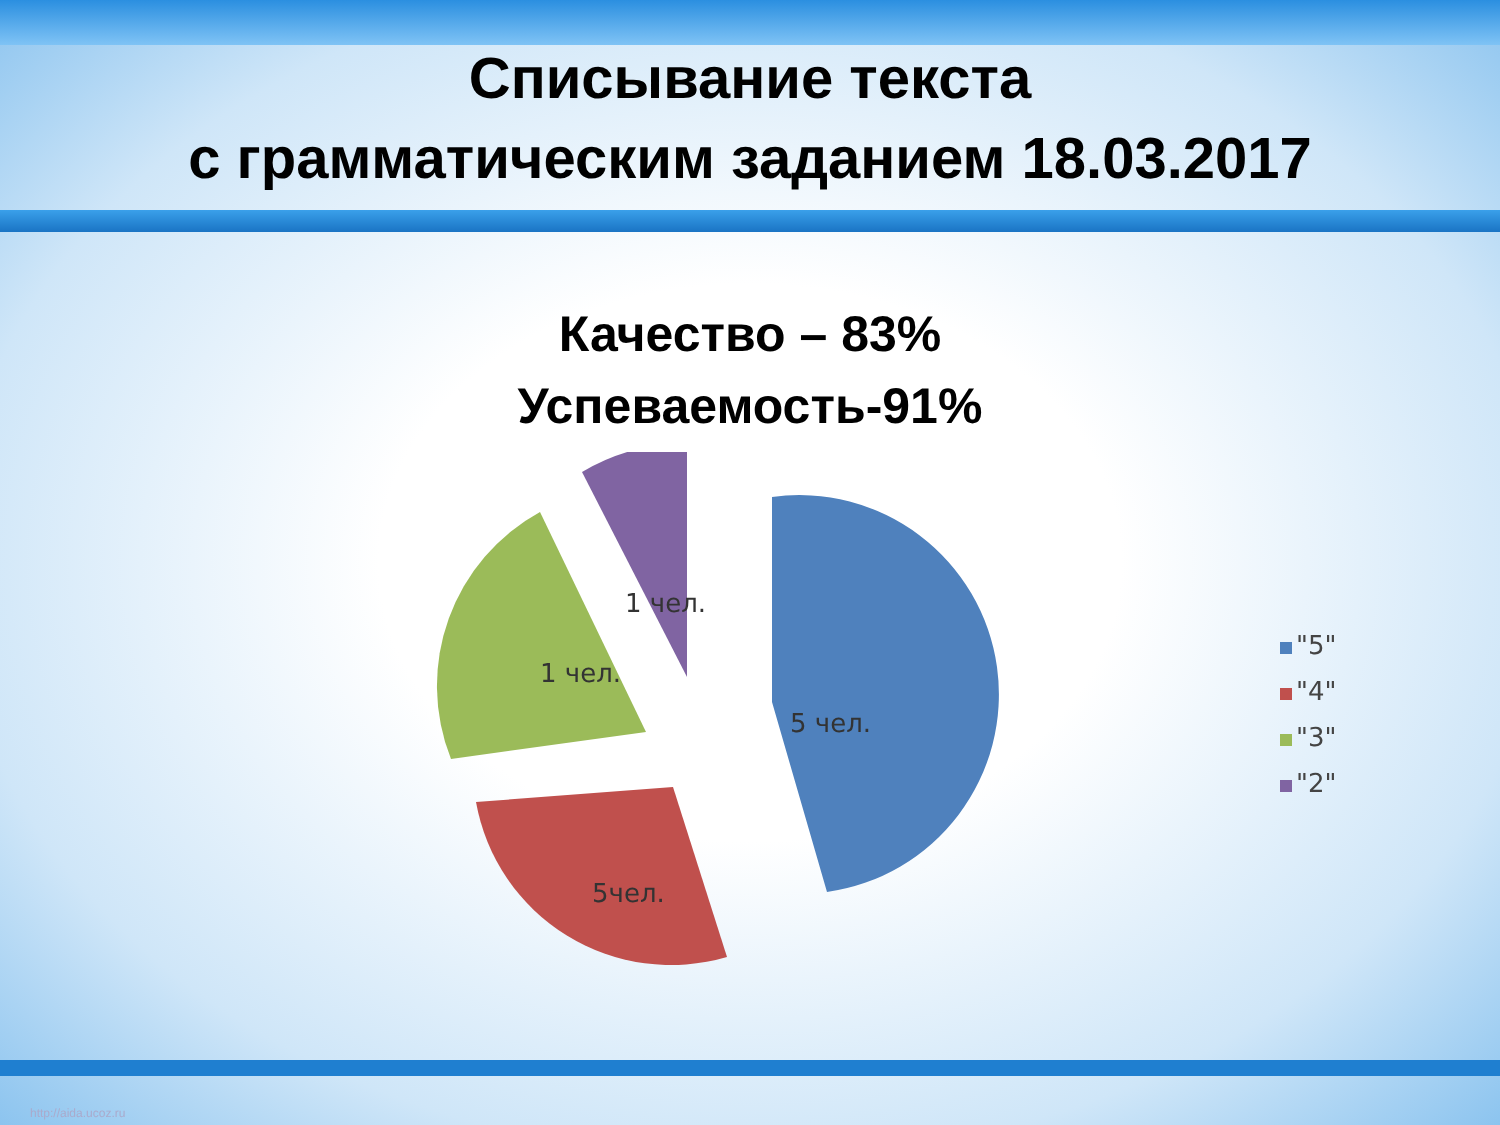Списывание текста
с грамматическим заданием 18.03.2017
Качество – 83%
Успеваемость-91%
5 чел.
5чел.
1 чел.
1 чел.
"5"
"4"
"3"
"2"
http://aida.ucoz.ru